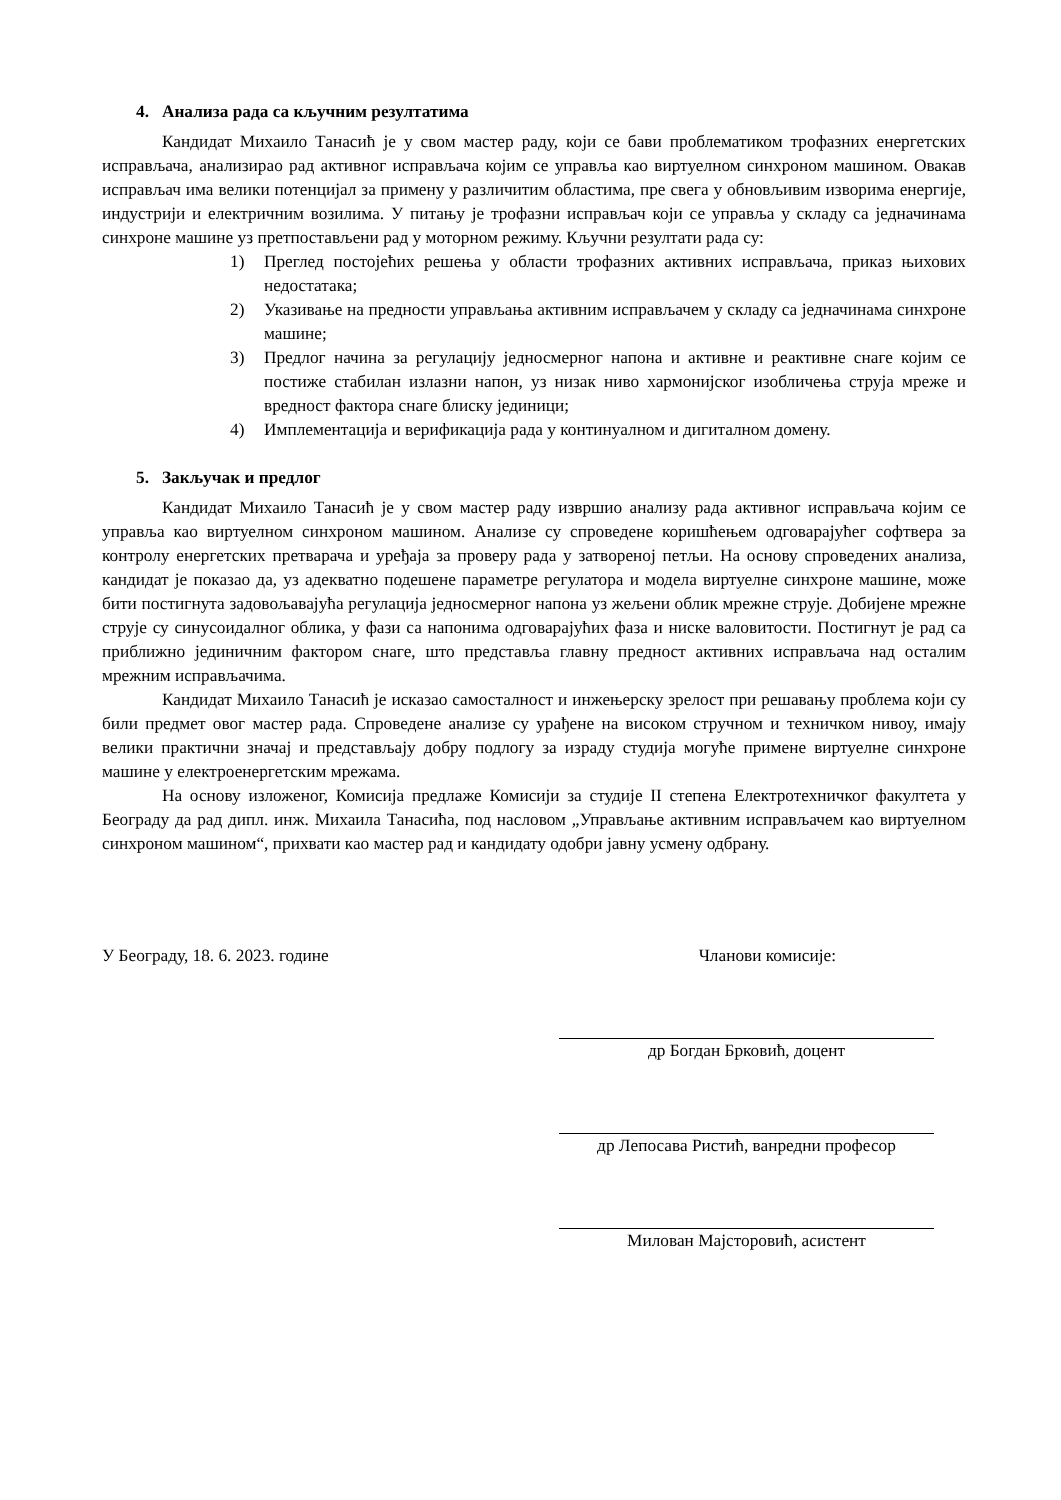4. Анализа рада са кључним резултатима
Кандидат Михаило Танасић је у свом мастер раду, који се бави проблематиком трофазних енергетских исправљача, анализирао рад активног исправљача којим се управља као виртуелном синхроном машином. Овакав исправљач има велики потенцијал за примену у различитим областима, пре свега у обновљивим изворима енергије, индустрији и електричним возилима. У питању је трофазни исправљач који се управља у складу са једначинама синхроне машине уз претпостављени рад у моторном режиму. Кључни резултати рада су:
1) Преглед постојећих решења у области трофазних активних исправљача, приказ њихових недостатака;
2) Указивање на предности управљања активним исправљачем у складу са једначинама синхроне машине;
3) Предлог начина за регулацију једносмерног напона и активне и реактивне снаге којим се постиже стабилан излазни напон, уз низак ниво хармонијског изобличења струја мреже и вредност фактора снаге блиску јединици;
4) Имплементација и верификација рада у континуалном и дигиталном домену.
5. Закључак и предлог
Кандидат Михаило Танасић је у свом мастер раду извршио анализу рада активног исправљача којим се управља као виртуелном синхроном машином. Анализе су спроведене коришћењем одговарајућег софтвера за контролу енергетских претварача и уређаја за проверу рада у затвореној петљи. На основу спроведених анализа, кандидат је показао да, уз адекватно подешене параметре регулатора и модела виртуелне синхроне машине, може бити постигнута задовољавајућа регулација једносмерног напона уз жељени облик мрежне струје. Добијене мрежне струје су синусоидалног облика, у фази са напонима одговарајућих фаза и ниске валовитости. Постигнут је рад са приближно јединичним фактором снаге, што представља главну предност активних исправљача над осталим мрежним исправљачима.
Кандидат Михаило Танасић је исказао самосталност и инжењерску зрелост при решавању проблема који су били предмет овог мастер рада. Спроведене анализе су урађене на високом стручном и техничком нивоу, имају велики практични значај и представљају добру подлогу за израду студија могуће примене виртуелне синхроне машине у електроенергетским мрежама.
На основу изложеног, Комисија предлаже Комисији за студије II степена Електротехничког факултета у Београду да рад дипл. инж. Михаила Танасића, под насловом „Управљање активним исправљачем као виртуелном синхроном машином“, прихвати као мастер рад и кандидату одобри јавну усмену одбрану.
У Београду, 18. 6. 2023. године Чланови комисије:
др Богдан Брковић, доцент
др Лепосава Ристић, ванредни професор
Милован Мајсторовић, асистент